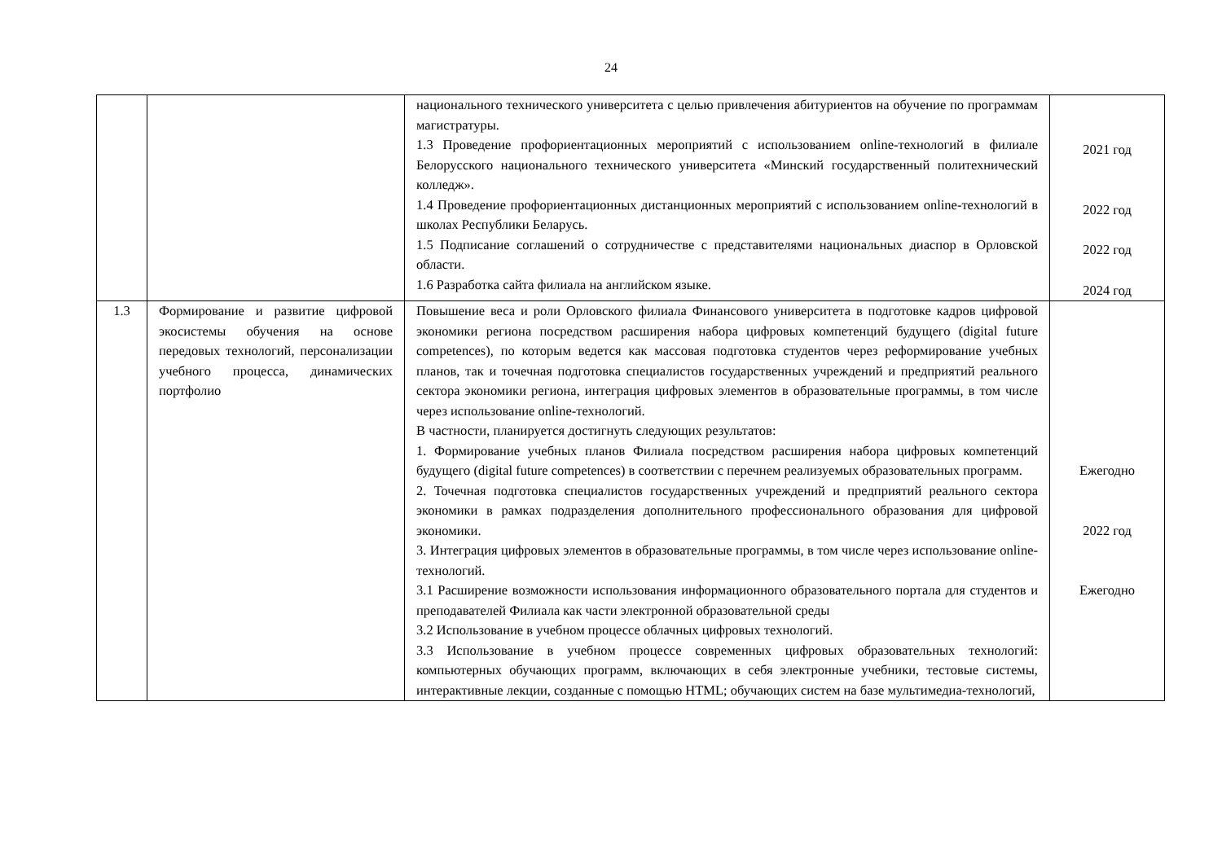24
| | | национального технического университета с целью привлечения абитуриентов на обучение по программам магистратуры. 1.3 Проведение профориентационных мероприятий с использованием online-технологий в филиале Белорусского национального технического университета «Минский государственный политехнический колледж». 1.4 Проведение профориентационных дистанционных мероприятий с использованием online-технологий в школах Республики Беларусь. 1.5 Подписание соглашений о сотрудничестве с представителями национальных диаспор в Орловской области. 1.6 Разработка сайта филиала на английском языке. | 2021 год 2022 год 2022 год 2024 год |
| 1.3 | Формирование и развитие цифровой экосистемы обучения на основе передовых технологий, персонализации учебного процесса, динамических портфолио | Повышение веса и роли Орловского филиала Финансового университета в подготовке кадров цифровой экономики региона посредством расширения набора цифровых компетенций будущего (digital future competences), по которым ведется как массовая подготовка студентов через реформирование учебных планов, так и точечная подготовка специалистов государственных учреждений и предприятий реального сектора экономики региона, интеграция цифровых элементов в образовательные программы, в том числе через использование online-технологий. В частности, планируется достигнуть следующих результатов: 1. Формирование учебных планов Филиала посредством расширения набора цифровых компетенций будущего (digital future competences) в соответствии с перечнем реализуемых образовательных программ. 2. Точечная подготовка специалистов государственных учреждений и предприятий реального сектора экономики в рамках подразделения дополнительного профессионального образования для цифровой экономики. 3. Интеграция цифровых элементов в образовательные программы, в том числе через использование online-технологий. 3.1 Расширение возможности использования информационного образовательного портала для студентов и преподавателей Филиала как части электронной образовательной среды 3.2 Использование в учебном процессе облачных цифровых технологий. 3.3 Использование в учебном процессе современных цифровых образовательных технологий: компьютерных обучающих программ, включающих в себя электронные учебники, тестовые системы, интерактивные лекции, созданные с помощью HTML; обучающих систем на базе мультимедиа-технологий, | Ежегодно 2022 год Ежегодно |